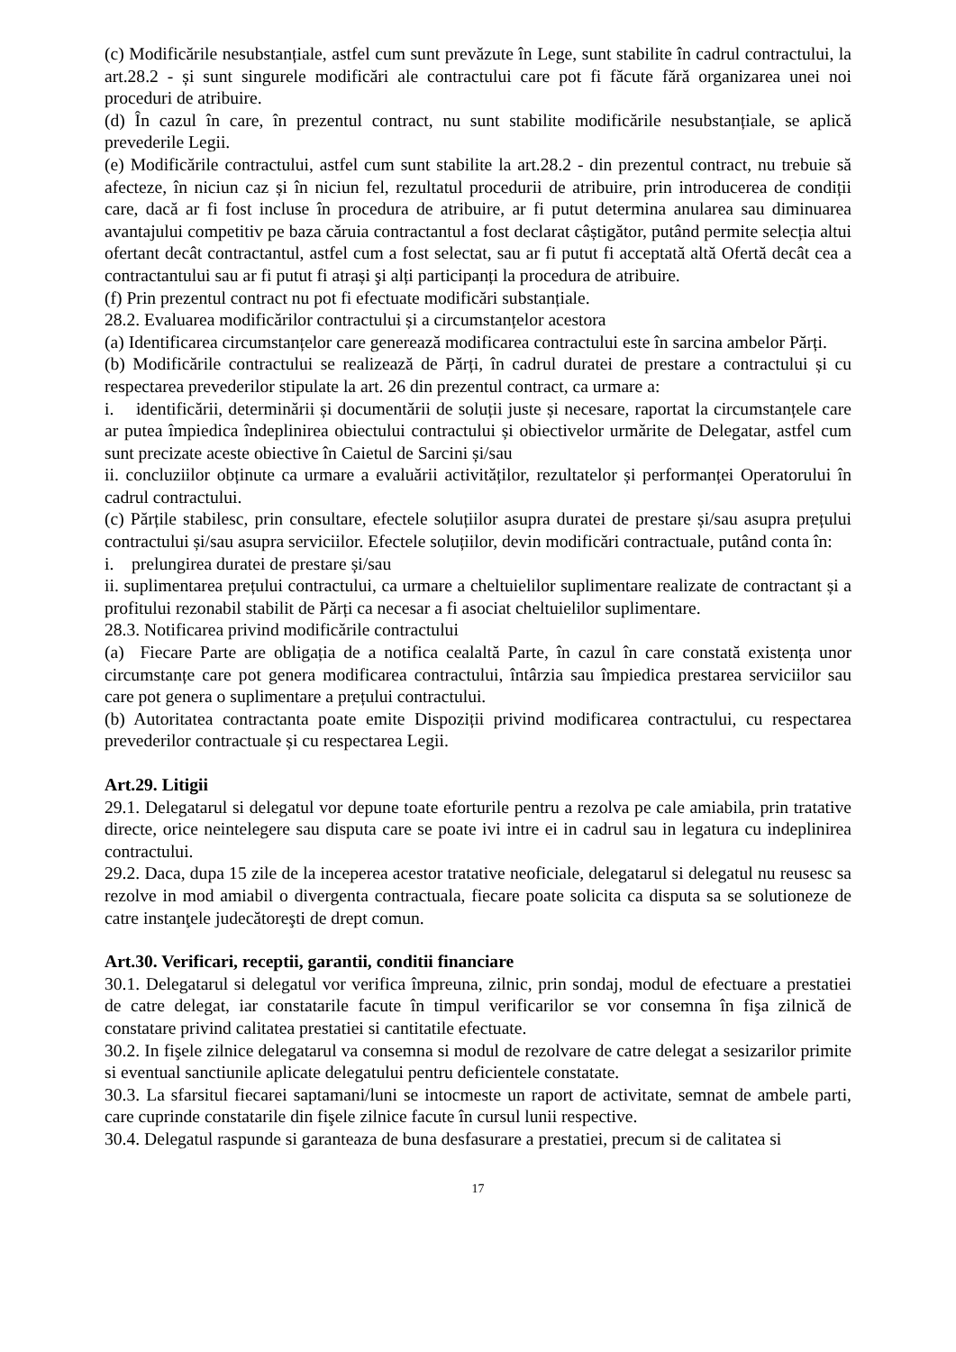(c) Modificările nesubstanțiale, astfel cum sunt prevăzute în Lege, sunt stabilite în cadrul contractului, la art.28.2 - și sunt singurele modificări ale contractului care pot fi făcute fără organizarea unei noi proceduri de atribuire.
(d) În cazul în care, în prezentul contract, nu sunt stabilite modificările nesubstanțiale, se aplică prevederile Legii.
(e) Modificările contractului, astfel cum sunt stabilite la art.28.2 - din prezentul contract, nu trebuie să afecteze, în niciun caz și în niciun fel, rezultatul procedurii de atribuire, prin introducerea de condiții care, dacă ar fi fost incluse în procedura de atribuire, ar fi putut determina anularea sau diminuarea avantajului competitiv pe baza căruia contractantul a fost declarat câștigător, putând permite selecția altui ofertant decât contractantul, astfel cum a fost selectat, sau ar fi putut fi acceptată altă Ofertă decât cea a contractantului sau ar fi putut fi atrași şi alți participanți la procedura de atribuire.
(f) Prin prezentul contract nu pot fi efectuate modificări substanțiale.
28.2. Evaluarea modificărilor contractului și a circumstanțelor acestora
(a) Identificarea circumstanțelor care generează modificarea contractului este în sarcina ambelor Părți.
(b) Modificările contractului se realizează de Părți, în cadrul duratei de prestare a contractului și cu respectarea prevederilor stipulate la art. 26 din prezentul contract, ca urmare a:
i. identificării, determinării și documentării de soluții juste și necesare, raportat la circumstanțele care ar putea împiedica îndeplinirea obiectului contractului și obiectivelor urmărite de Delegatar, astfel cum sunt precizate aceste obiective în Caietul de Sarcini și/sau
ii. concluziilor obținute ca urmare a evaluării activităților, rezultatelor și performanței Operatorului în cadrul contractului.
(c) Părțile stabilesc, prin consultare, efectele soluțiilor asupra duratei de prestare și/sau asupra prețului contractului și/sau asupra serviciilor. Efectele soluțiilor, devin modificări contractuale, putând conta în:
i. prelungirea duratei de prestare și/sau
ii. suplimentarea prețului contractului, ca urmare a cheltuielilor suplimentare realizate de contractant și a profitului rezonabil stabilit de Părți ca necesar a fi asociat cheltuielilor suplimentare.
28.3. Notificarea privind modificările contractului
(a) Fiecare Parte are obligația de a notifica cealaltă Parte, în cazul în care constată existența unor circumstanțe care pot genera modificarea contractului, întârzia sau împiedica prestarea serviciilor sau care pot genera o suplimentare a prețului contractului.
(b) Autoritatea contractanta poate emite Dispoziții privind modificarea contractului, cu respectarea prevederilor contractuale și cu respectarea Legii.
Art.29. Litigii
29.1. Delegatarul si delegatul vor depune toate eforturile pentru a rezolva pe cale amiabila, prin tratative directe, orice neintelegere sau disputa care se poate ivi intre ei in cadrul sau in legatura cu indeplinirea contractului.
29.2. Daca, dupa 15 zile de la inceperea acestor tratative neoficiale, delegatarul si delegatul nu reusesc sa rezolve in mod amiabil o divergenta contractuala, fiecare poate solicita ca disputa sa se solutioneze de catre instanţele judecătoreşti de drept comun.
Art.30. Verificari, receptii, garantii, conditii financiare
30.1. Delegatarul si delegatul vor verifica împreuna, zilnic, prin sondaj, modul de efectuare a prestatiei de catre delegat, iar constatarile facute în timpul verificarilor se vor consemna în fişa zilnică de constatare privind calitatea prestatiei si cantitatile efectuate.
30.2. In fişele zilnice delegatarul va consemna si modul de rezolvare de catre delegat a sesizarilor primite si eventual sanctiunile aplicate delegatului pentru deficientele constatate.
30.3. La sfarsitul fiecarei saptamani/luni se intocmeste un raport de activitate, semnat de ambele parti, care cuprinde constatarile din fişele zilnice facute în cursul lunii respective.
30.4. Delegatul raspunde si garanteaza de buna desfasurare a prestatiei, precum si de calitatea si
17